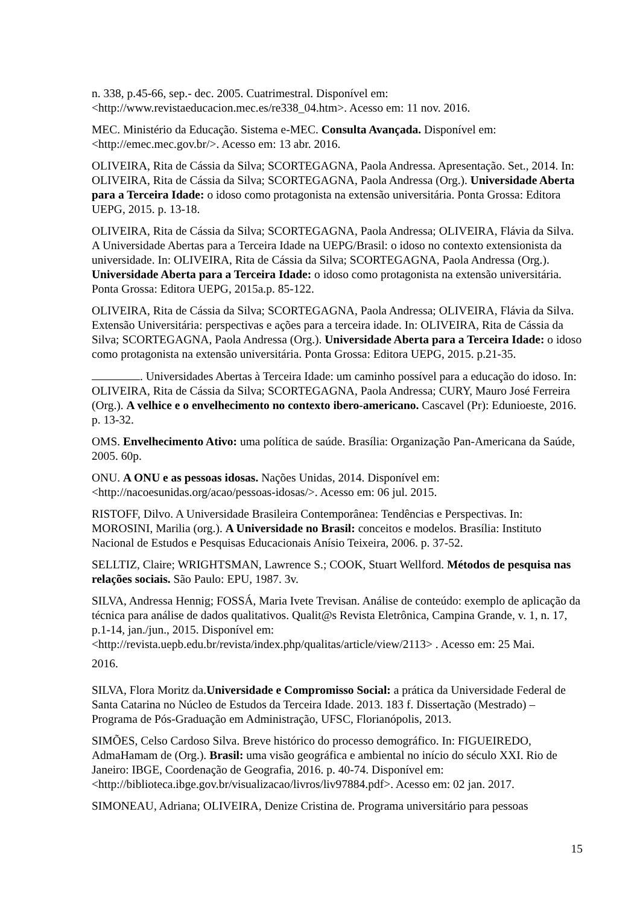n. 338, p.45-66, sep.- dec. 2005. Cuatrimestral. Disponível em: <http://www.revistaeducacion.mec.es/re338_04.htm>. Acesso em: 11 nov. 2016.
MEC. Ministério da Educação. Sistema e-MEC. Consulta Avançada. Disponível em: <http://emec.mec.gov.br/>. Acesso em: 13 abr. 2016.
OLIVEIRA, Rita de Cássia da Silva; SCORTEGAGNA, Paola Andressa. Apresentação. Set., 2014. In: OLIVEIRA, Rita de Cássia da Silva; SCORTEGAGNA, Paola Andressa (Org.). Universidade Aberta para a Terceira Idade: o idoso como protagonista na extensão universitária. Ponta Grossa: Editora UEPG, 2015. p. 13-18.
OLIVEIRA, Rita de Cássia da Silva; SCORTEGAGNA, Paola Andressa; OLIVEIRA, Flávia da Silva. A Universidade Abertas para a Terceira Idade na UEPG/Brasil: o idoso no contexto extensionista da universidade. In: OLIVEIRA, Rita de Cássia da Silva; SCORTEGAGNA, Paola Andressa (Org.). Universidade Aberta para a Terceira Idade: o idoso como protagonista na extensão universitária. Ponta Grossa: Editora UEPG, 2015a.p. 85-122.
OLIVEIRA, Rita de Cássia da Silva; SCORTEGAGNA, Paola Andressa; OLIVEIRA, Flávia da Silva. Extensão Universitária: perspectivas e ações para a terceira idade. In: OLIVEIRA, Rita de Cássia da Silva; SCORTEGAGNA, Paola Andressa (Org.). Universidade Aberta para a Terceira Idade: o idoso como protagonista na extensão universitária. Ponta Grossa: Editora UEPG, 2015. p.21-35.
. Universidades Abertas à Terceira Idade: um caminho possível para a educação do idoso. In: OLIVEIRA, Rita de Cássia da Silva; SCORTEGAGNA, Paola Andressa; CURY, Mauro José Ferreira (Org.). A velhice e o envelhecimento no contexto ibero-americano. Cascavel (Pr): Edunioeste, 2016. p. 13-32.
OMS. Envelhecimento Ativo: uma política de saúde. Brasília: Organização Pan-Americana da Saúde, 2005. 60p.
ONU. A ONU e as pessoas idosas. Nações Unidas, 2014. Disponível em: <http://nacoesunidas.org/acao/pessoas-idosas/>. Acesso em: 06 jul. 2015.
RISTOFF, Dilvo. A Universidade Brasileira Contemporânea: Tendências e Perspectivas. In: MOROSINI, Marilia (org.). A Universidade no Brasil: conceitos e modelos. Brasília: Instituto Nacional de Estudos e Pesquisas Educacionais Anísio Teixeira, 2006. p. 37-52.
SELLTIZ, Claire; WRIGHTSMAN, Lawrence S.; COOK, Stuart Wellford. Métodos de pesquisa nas relações sociais. São Paulo: EPU, 1987. 3v.
SILVA, Andressa Hennig; FOSSÁ, Maria Ivete Trevisan. Análise de conteúdo: exemplo de aplicação da técnica para análise de dados qualitativos. Qualit@s Revista Eletrônica, Campina Grande, v. 1, n. 17, p.1-14, jan./jun., 2015. Disponível em: <http://revista.uepb.edu.br/revista/index.php/qualitas/article/view/2113> . Acesso em: 25 Mai.
2016.
SILVA, Flora Moritz da.Universidade e Compromisso Social: a prática da Universidade Federal de Santa Catarina no Núcleo de Estudos da Terceira Idade. 2013. 183 f. Dissertação (Mestrado) – Programa de Pós-Graduação em Administração, UFSC, Florianópolis, 2013.
SIMÕES, Celso Cardoso Silva. Breve histórico do processo demográfico. In: FIGUEIREDO, AdmaHamam de (Org.). Brasil: uma visão geográfica e ambiental no início do século XXI. Rio de Janeiro: IBGE, Coordenação de Geografia, 2016. p. 40-74. Disponível em: <http://biblioteca.ibge.gov.br/visualizacao/livros/liv97884.pdf>. Acesso em: 02 jan. 2017.
SIMONEAU, Adriana; OLIVEIRA, Denize Cristina de. Programa universitário para pessoas
15